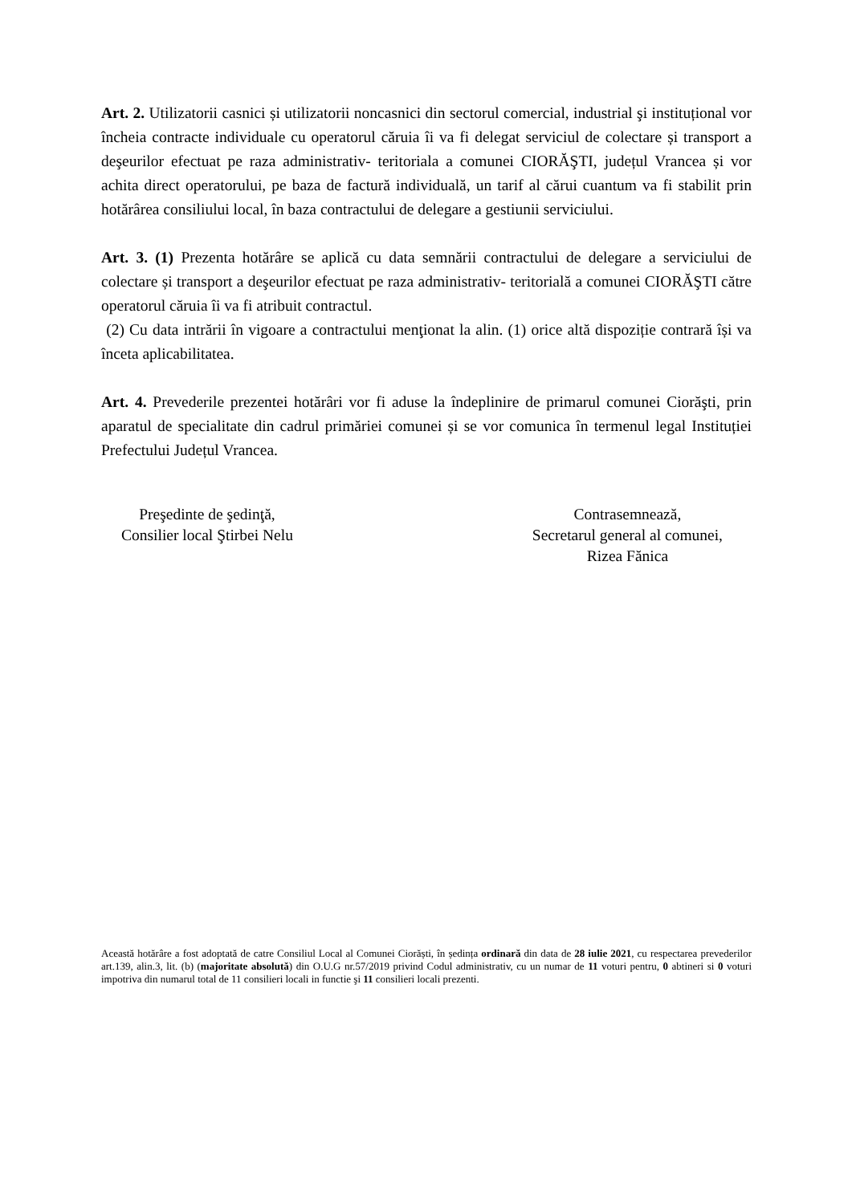Art. 2. Utilizatorii casnici și utilizatorii noncasnici din sectorul comercial, industrial şi instituțional vor încheia contracte individuale cu operatorul căruia îi va fi delegat serviciul de colectare și transport a deşeurilor efectuat pe raza administrativ- teritoriala a comunei CIORĂŞTI, județul Vrancea și vor achita direct operatorului, pe baza de factură individuală, un tarif al cărui cuantum va fi stabilit prin hotărârea consiliului local, în baza contractului de delegare a gestiunii serviciului.
Art. 3. (1) Prezenta hotărâre se aplică cu data semnării contractului de delegare a serviciului de colectare și transport a deşeurilor efectuat pe raza administrativ- teritorială a comunei CIORĂŞTI către operatorul căruia îi va fi atribuit contractul.
(2) Cu data intrării în vigoare a contractului menţionat la alin. (1) orice altă dispoziție contrară își va înceta aplicabilitatea.
Art. 4. Prevederile prezentei hotărâri vor fi aduse la îndeplinire de primarul comunei Ciorăşti, prin aparatul de specialitate din cadrul primăriei comunei și se vor comunica în termenul legal Instituției Prefectului Județul Vrancea.
Preşedinte de şedinţă,
Consilier local Ştirbei Nelu
Contrasemnează,
Secretarul general al comunei,
Rizea Fănica
Această hotărâre a fost adoptată de catre Consiliul Local al Comunei Ciorăști, în ședința ordinară din data de 28 iulie 2021, cu respectarea prevederilor art.139, alin.3, lit. (b) (majoritate absolută) din O.U.G nr.57/2019 privind Codul administrativ, cu un numar de 11 voturi pentru, 0 abtineri si 0 voturi impotriva din numarul total de 11 consilieri locali in functie şi 11 consilieri locali prezenti.